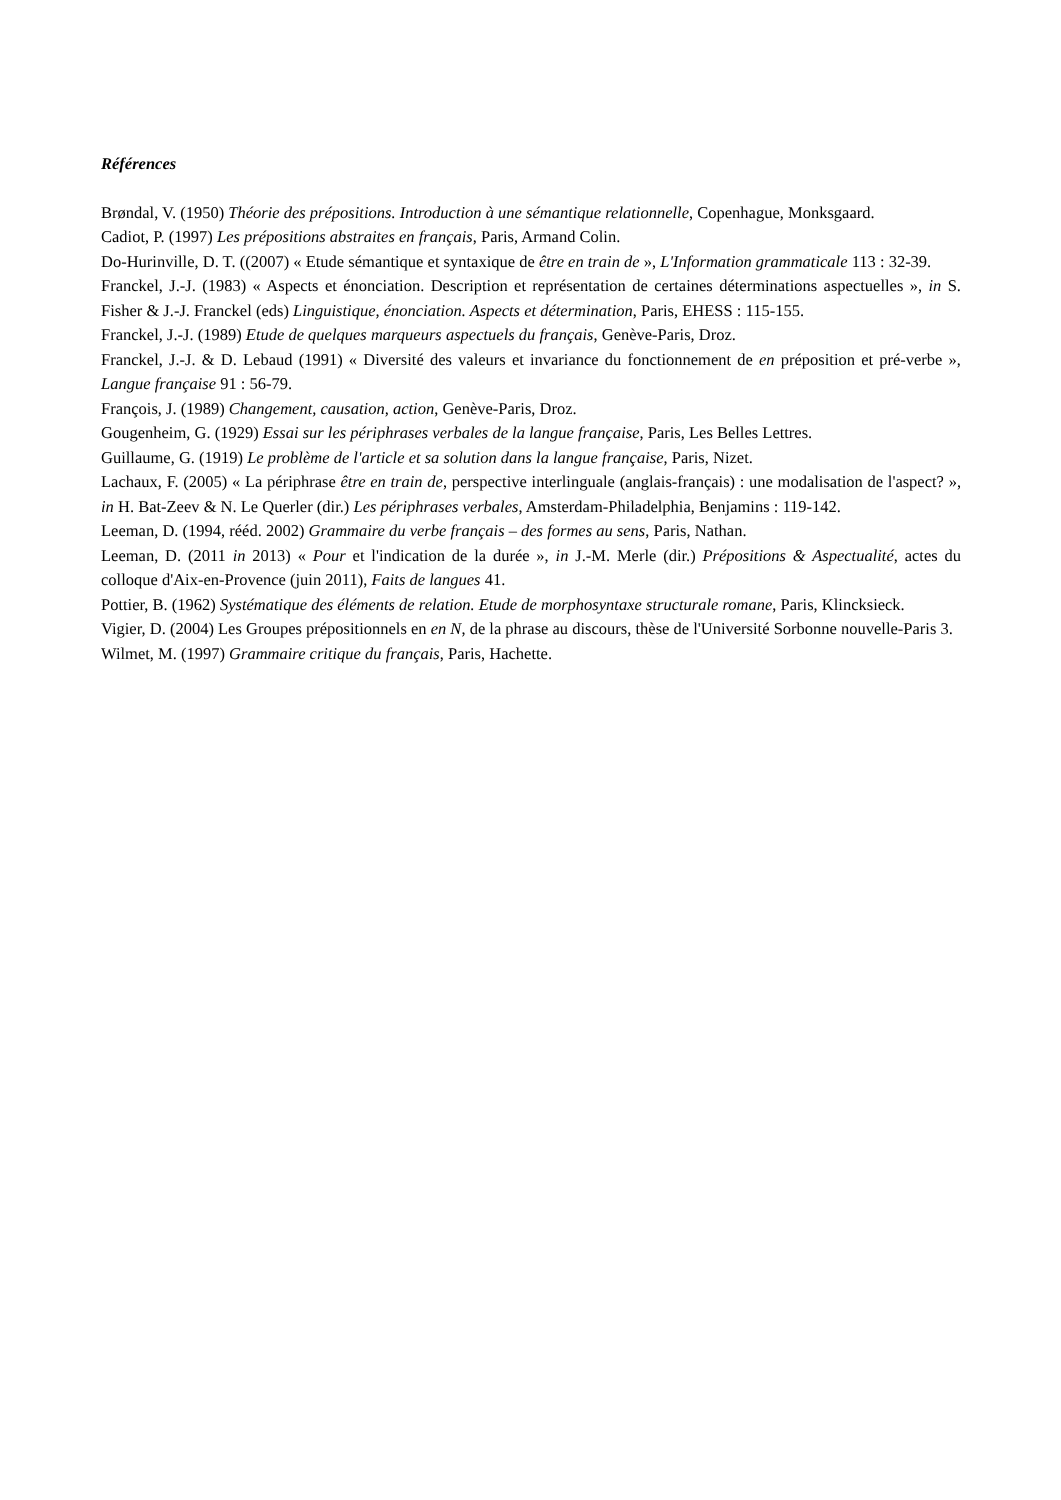Références
Brøndal, V. (1950) Théorie des prépositions. Introduction à une sémantique relationnelle, Copenhague, Monksgaard.
Cadiot, P. (1997) Les prépositions abstraites en français, Paris, Armand Colin.
Do-Hurinville, D. T. ((2007) « Etude sémantique et syntaxique de être en train de », L'Information grammaticale 113 : 32-39.
Franckel, J.-J. (1983) « Aspects et énonciation. Description et représentation de certaines déterminations aspectuelles », in S. Fisher & J.-J. Franckel (eds) Linguistique, énonciation. Aspects et détermination, Paris, EHESS : 115-155.
Franckel, J.-J. (1989) Etude de quelques marqueurs aspectuels du français, Genève-Paris, Droz.
Franckel, J.-J. & D. Lebaud (1991) « Diversité des valeurs et invariance du fonctionnement de en préposition et pré-verbe », Langue française 91 : 56-79.
François, J. (1989) Changement, causation, action, Genève-Paris, Droz.
Gougenheim, G. (1929) Essai sur les périphrases verbales de la langue française, Paris, Les Belles Lettres.
Guillaume, G. (1919) Le problème de l'article et sa solution dans la langue française, Paris, Nizet.
Lachaux, F. (2005) « La périphrase être en train de, perspective interlinguale (anglais-français) : une modalisation de l'aspect? », in H. Bat-Zeev & N. Le Querler (dir.) Les périphrases verbales, Amsterdam-Philadelphia, Benjamins : 119-142.
Leeman, D. (1994, rééd. 2002) Grammaire du verbe français – des formes au sens, Paris, Nathan.
Leeman, D. (2011 in 2013) « Pour et l'indication de la durée », in J.-M. Merle (dir.) Prépositions & Aspectualité, actes du colloque d'Aix-en-Provence (juin 2011), Faits de langues 41.
Pottier, B. (1962) Systématique des éléments de relation. Etude de morphosyntaxe structurale romane, Paris, Klincksieck.
Vigier, D. (2004) Les Groupes prépositionnels en en N, de la phrase au discours, thèse de l'Université Sorbonne nouvelle-Paris 3.
Wilmet, M. (1997) Grammaire critique du français, Paris, Hachette.